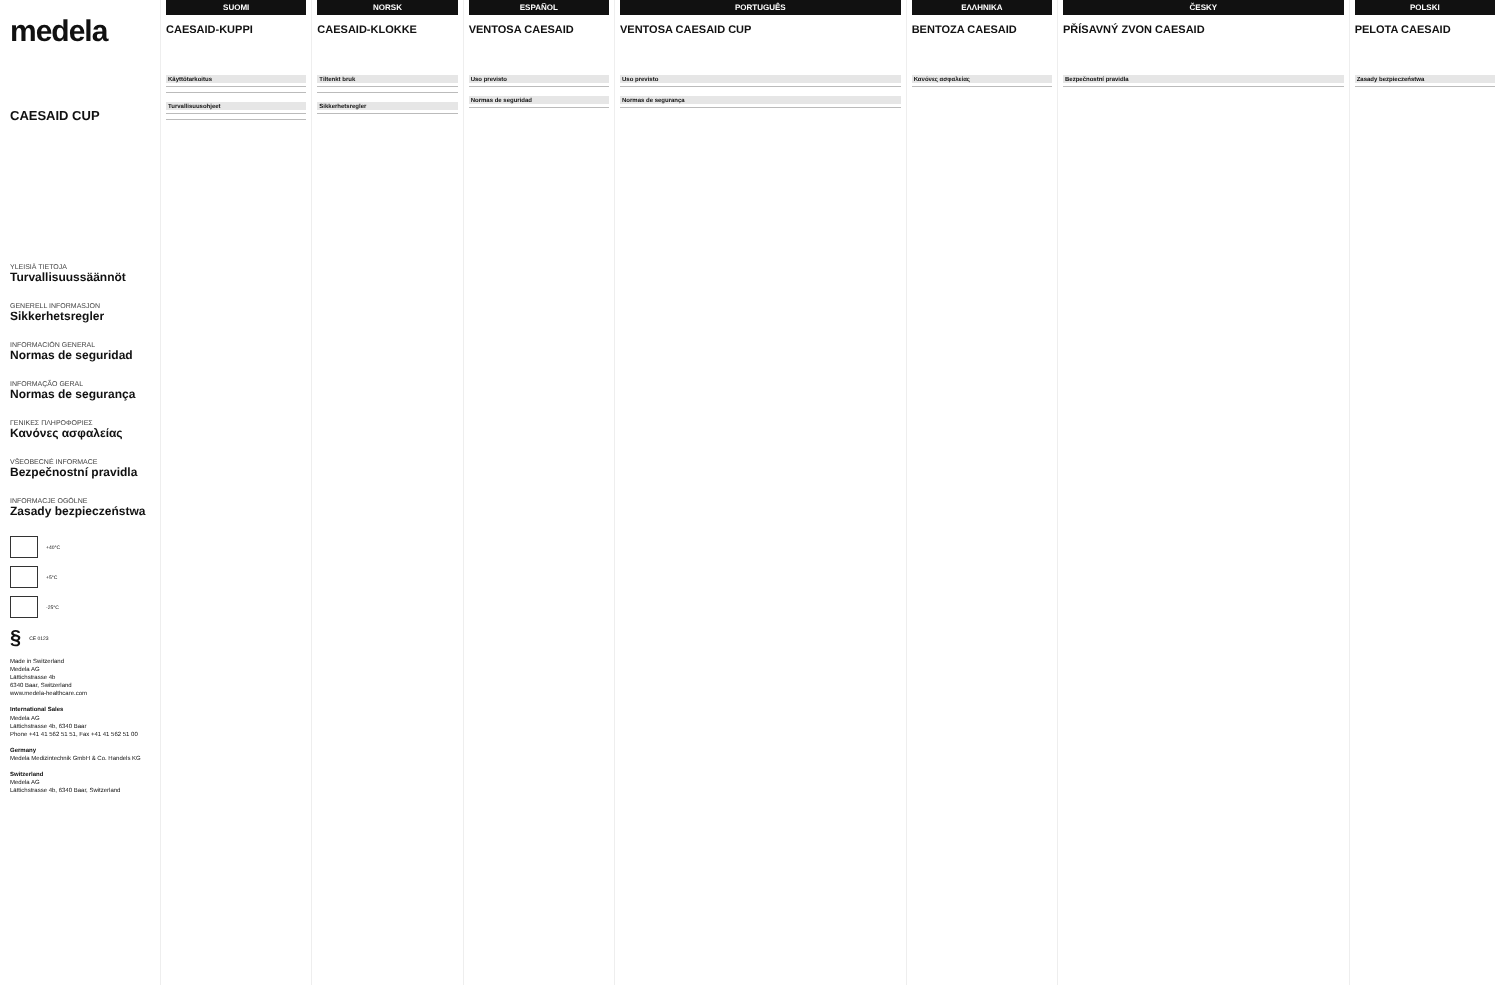medela
CAESAID CUP
YLEISIÄ TIETOJA
Turvallisuussäännöt
GENERELL INFORMASJON
Sikkerhetsregler
INFORMACIÓN GENERAL
Normas de seguridad
INFORMAÇÃO GERAL
Normas de segurança
ΓΕΝΙΚΕΣ ΠΛΗΡΟΦΟΡΙΕΣ
Κανόνες ασφαλείας
VŠEOBECNÉ INFORMACE
Bezpečnostní pravidla
INFORMACJE OGÓLNE
Zasady bezpieczeństwa
+40°C
+5°C
-25°C
§ CE 0123
Made in Switzerland
Medela AG
Lättichstrasse 4b
6340 Baar, Switzerland
www.medela-healthcare.com
International Sales
Medela AG
Lättichstrasse 4b, 6340 Baar
Phone +41 41 562 51 51, Fax +41 41 562 51 00
Germany
Medela Medizintechnik GmbH & Co. Handels KG
Switzerland
Medela AG
Lättichstrasse 4b, 6340 Baar, Switzerland
SUOMI
CAESAID-KUPPI
Käyttötarkoitus
Turvallisuusohjeet
NORSK
CAESAID-KLOKKE
Tiltenkt bruk
Sikkerhetsregler
ESPAÑOL
VENTOSA CAESAID
Uso previsto
Normas de seguridad
PORTUGUÊS
VENTOSA CAESAID CUP
Uso previsto
Normas de segurança
ΕΛΛΗΝΙΚΑ
BENTOZA CAESAID
Κανόνες ασφαλείας
ČESKY
PŘÍSAVNÝ ZVON CAESAID
Bezpečnostní pravidla
POLSKI
PELOTA CAESAID
Zasady bezpieczeństwa